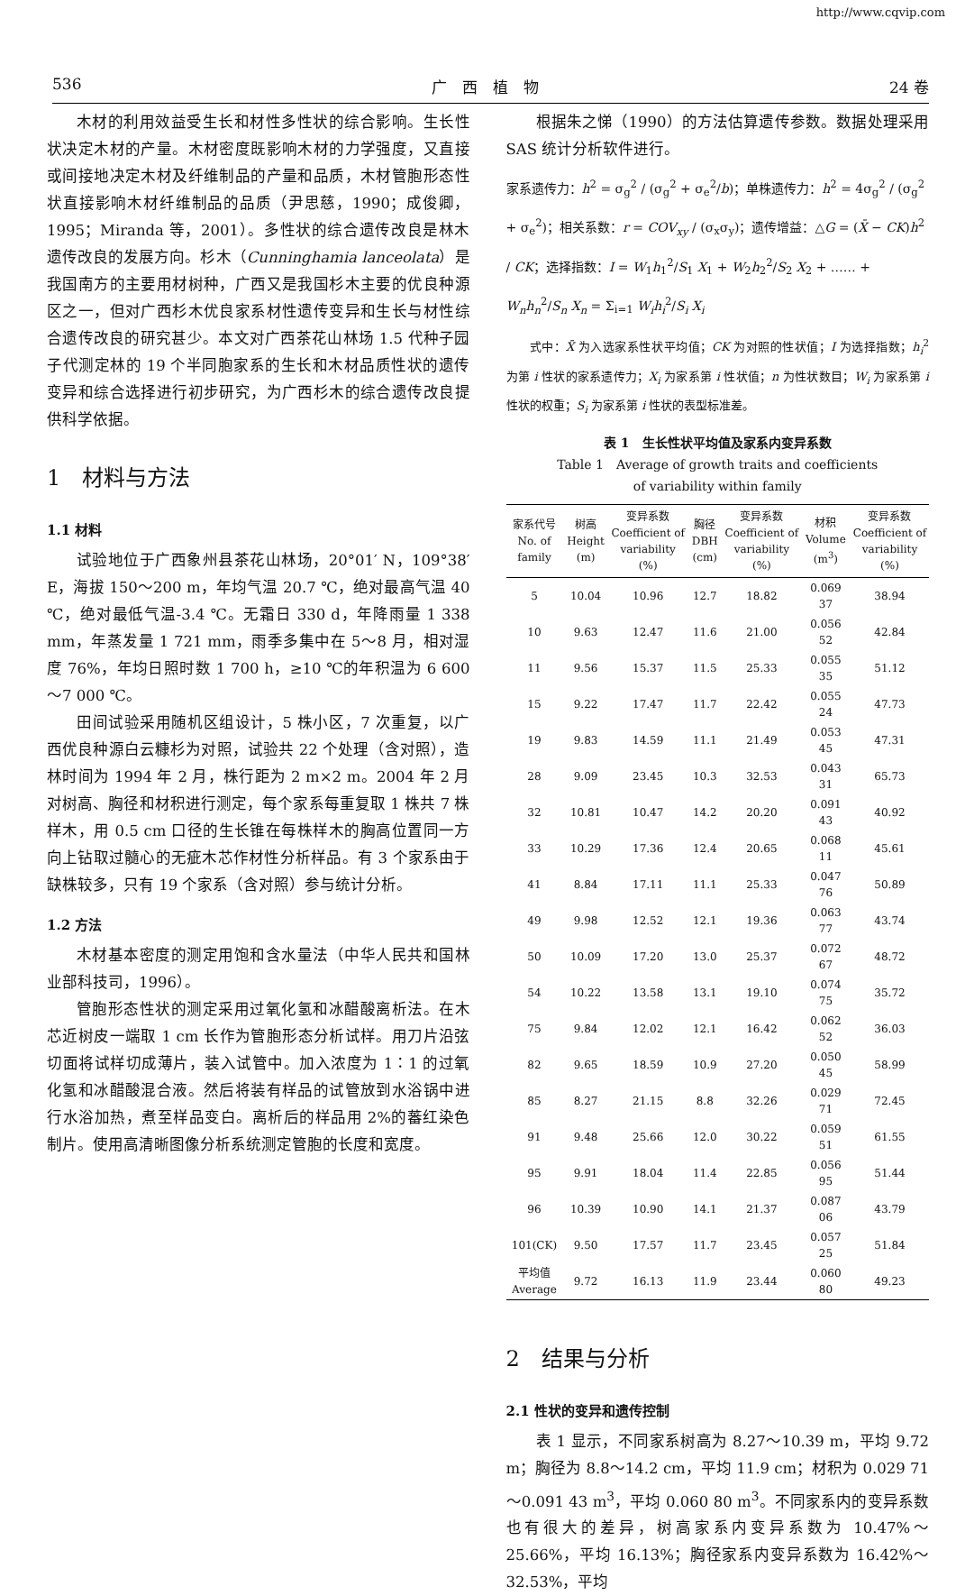http://www.cqvip.com
536 广　西　植　物 24 卷
木材的利用效益受生长和材性多性状的综合影响。生长性状决定木材的产量。木材密度既影响木材的力学强度，又直接或间接地决定木材及纤维制品的产量和品质，木材管胞形态性状直接影响木材纤维制品的品质（尹思慈，1990；成俊卿，1995；Miranda 等，2001）。多性状的综合遗传改良是林木遗传改良的发展方向。杉木（Cunninghamia lanceolata）是我国南方的主要用材树种，广西又是我国杉木主要的优良种源区之一，但对广西杉木优良家系材性遗传变异和生长与材性综合遗传改良的研究甚少。本文对广西茶花山林场 1.5 代种子园子代测定林的 19 个半同胞家系的生长和木材品质性状的遗传变异和综合选择进行初步研究，为广西杉木的综合遗传改良提供科学依据。
1　材料与方法
1.1 材料
试验地位于广西象州县茶花山林场，20°01′ N，109°38′ E，海拔 150～200 m，年均气温 20.7 ℃，绝对最高气温 40 ℃，绝对最低气温-3.4 ℃。无霜日 330 d，年降雨量 1 338 mm，年蒸发量 1 721 mm，雨季多集中在 5～8 月，相对湿度 76%，年均日照时数 1 700 h，≥10 ℃的年积温为 6 600～7 000 ℃。
田间试验采用随机区组设计，5 株小区，7 次重复，以广西优良种源白云糠杉为对照，试验共 22 个处理（含对照），造林时间为 1994 年 2 月，株行距为 2 m×2 m。2004 年 2 月对树高、胸径和材积进行测定，每个家系每重复取 1 株共 7 株样木，用 0.5 cm 口径的生长锥在每株样木的胸高位置同一方向上钻取过髓心的无疵木芯作材性分析样品。有 3 个家系由于缺株较多，只有 19 个家系（含对照）参与统计分析。
1.2 方法
木材基本密度的测定用饱和含水量法（中华人民共和国林业部科技司，1996）。
管胞形态性状的测定采用过氧化氢和冰醋酸离析法。在木芯近树皮一端取 1 cm 长作为管胞形态分析试样。用刀片沿弦切面将试样切成薄片，装入试管中。加入浓度为 1∶1 的过氧化氢和冰醋酸混合液。然后将装有样品的试管放到水浴锅中进行水浴加热，煮至样品变白。离析后的样品用 2%的蕃红染色制片。使用高清晰图像分析系统测定管胞的长度和宽度。
根据朱之悌（1990）的方法估算遗传参数。数据处理采用 SAS 统计分析软件进行。
家系遗传力：h<sup>2</sup> = σ<sub>g</sub><sup>2</sup> / (σ<sub>g</sub><sup>2</sup> + σ<sub>e</sub><sup>2</sup>/b)；单株遗传力：h<sup>2</sup> = 4σ<sub>g</sub><sup>2</sup> / (σ<sub>g</sub><sup>2</sup> + σ<sub>e</sub><sup>2</sup>)；相关系数：r = COV<sub>xy</sub> / (σ<sub>x</sub>σ<sub>y</sub>)；遗传增益：△G = (X̄ − CK)h<sup>2</sup> / CK；选择指数：I = W<sub>1</sub>h<sub>1</sub><sup>2</sup>/S<sub>1</sub> X<sub>1</sub> + W<sub>2</sub>h<sub>2</sub><sup>2</sup>/S<sub>2</sub> X<sub>2</sub> + …… + W<sub>n</sub>h<sub>n</sub><sup>2</sup>/S<sub>n</sub> X<sub>n</sub> = Σ<sub>i=1</sub> W<sub>i</sub>h<sub>i</sub><sup>2</sup>/S<sub>i</sub> X<sub>i</sub>
式中：X̄ 为入选家系性状平均值；CK 为对照的性状值；I 为选择指数；h<sub>i</sub><sup>2</sup> 为第 i 性状的家系遗传力；X<sub>i</sub> 为家系第 i 性状值；n 为性状数目；W<sub>i</sub> 为家系第 i 性状的权重；S<sub>i</sub> 为家系第 i 性状的表型标准差。
表 1　生长性状平均值及家系内变异系数
Table 1　Average of growth traits and coefficients
of variability within family
| 家系代号 No. of family | 树高 Height (m) | 变异系数 Coefficient of variability (%) | 胸径 DBH (cm) | 变异系数 Coefficient of variability (%) | 材积 Volume (m<sup>3</sup>) | 变异系数 Coefficient of variability (%) |
| --- | --- | --- | --- | --- | --- | --- |
| 5 | 10.04 | 10.96 | 12.7 | 18.82 | 0.069 37 | 38.94 |
| 10 | 9.63 | 12.47 | 11.6 | 21.00 | 0.056 52 | 42.84 |
| 11 | 9.56 | 15.37 | 11.5 | 25.33 | 0.055 35 | 51.12 |
| 15 | 9.22 | 17.47 | 11.7 | 22.42 | 0.055 24 | 47.73 |
| 19 | 9.83 | 14.59 | 11.1 | 21.49 | 0.053 45 | 47.31 |
| 28 | 9.09 | 23.45 | 10.3 | 32.53 | 0.043 31 | 65.73 |
| 32 | 10.81 | 10.47 | 14.2 | 20.20 | 0.091 43 | 40.92 |
| 33 | 10.29 | 17.36 | 12.4 | 20.65 | 0.068 11 | 45.61 |
| 41 | 8.84 | 17.11 | 11.1 | 25.33 | 0.047 76 | 50.89 |
| 49 | 9.98 | 12.52 | 12.1 | 19.36 | 0.063 77 | 43.74 |
| 50 | 10.09 | 17.20 | 13.0 | 25.37 | 0.072 67 | 48.72 |
| 54 | 10.22 | 13.58 | 13.1 | 19.10 | 0.074 75 | 35.72 |
| 75 | 9.84 | 12.02 | 12.1 | 16.42 | 0.062 52 | 36.03 |
| 82 | 9.65 | 18.59 | 10.9 | 27.20 | 0.050 45 | 58.99 |
| 85 | 8.27 | 21.15 | 8.8 | 32.26 | 0.029 71 | 72.45 |
| 91 | 9.48 | 25.66 | 12.0 | 30.22 | 0.059 51 | 61.55 |
| 95 | 9.91 | 18.04 | 11.4 | 22.85 | 0.056 95 | 51.44 |
| 96 | 10.39 | 10.90 | 14.1 | 21.37 | 0.087 06 | 43.79 |
| 101(CK) | 9.50 | 17.57 | 11.7 | 23.45 | 0.057 25 | 51.84 |
| 平均值 Average | 9.72 | 16.13 | 11.9 | 23.44 | 0.060 80 | 49.23 |
2　结果与分析
2.1 性状的变异和遗传控制
表 1 显示，不同家系树高为 8.27～10.39 m，平均 9.72 m；胸径为 8.8～14.2 cm，平均 11.9 cm；材积为 0.029 71～0.091 43 m<sup>3</sup>，平均 0.060 80 m<sup>3</sup>。不同家系内的变异系数也有很大的差异，树高家系内变异系数为 10.47%～25.66%，平均 16.13%；胸径家系内变异系数为 16.42%～32.53%，平均